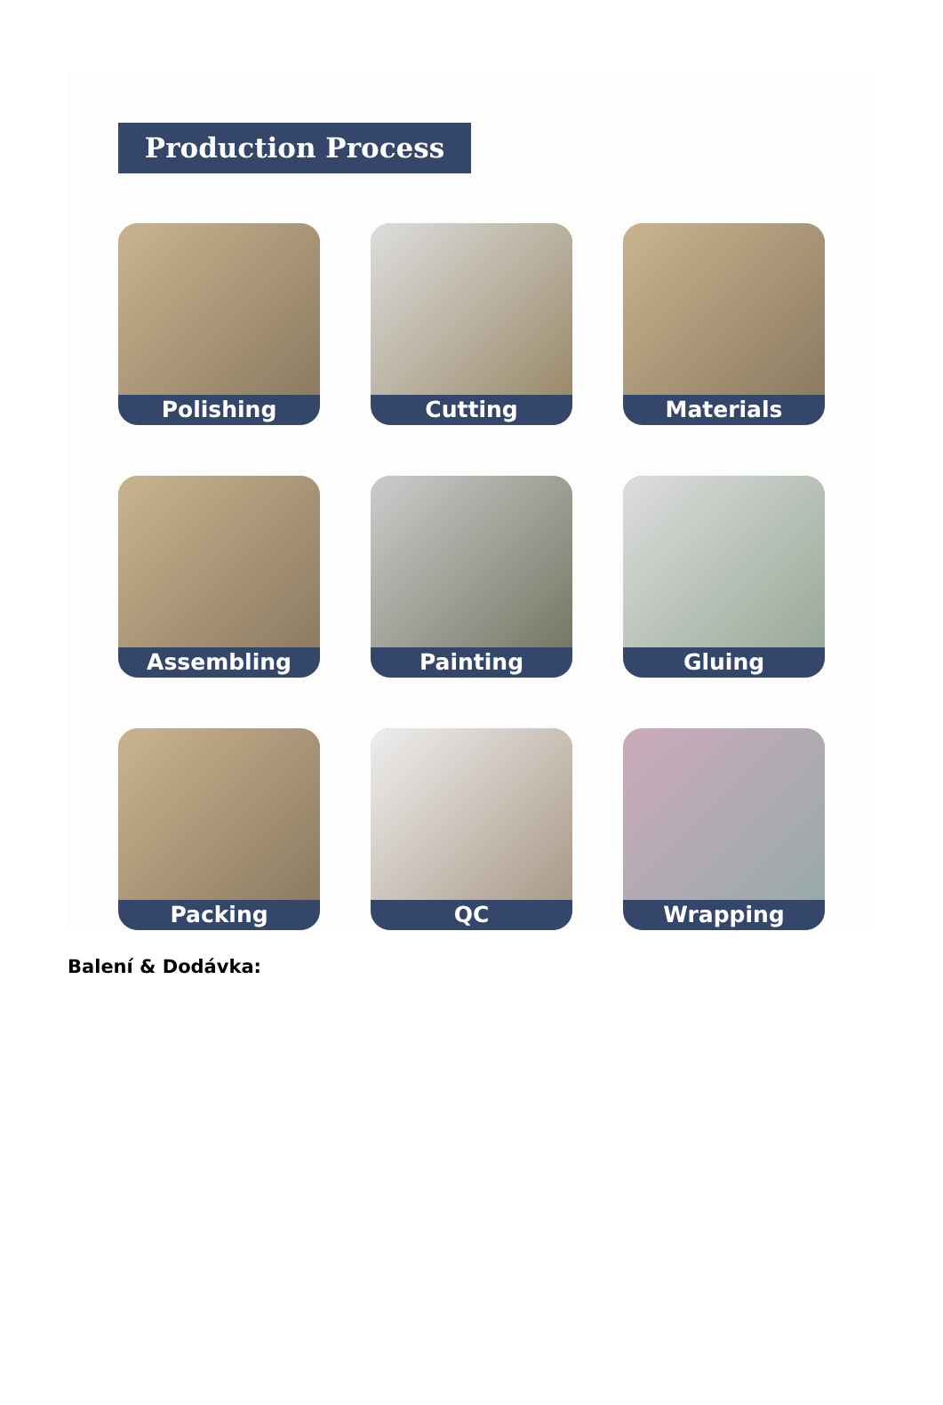Production Process
Polishing
Cutting
Materials
Assembling
Painting
Gluing
Packing
QC
Wrapping
Balení & Dodávka: